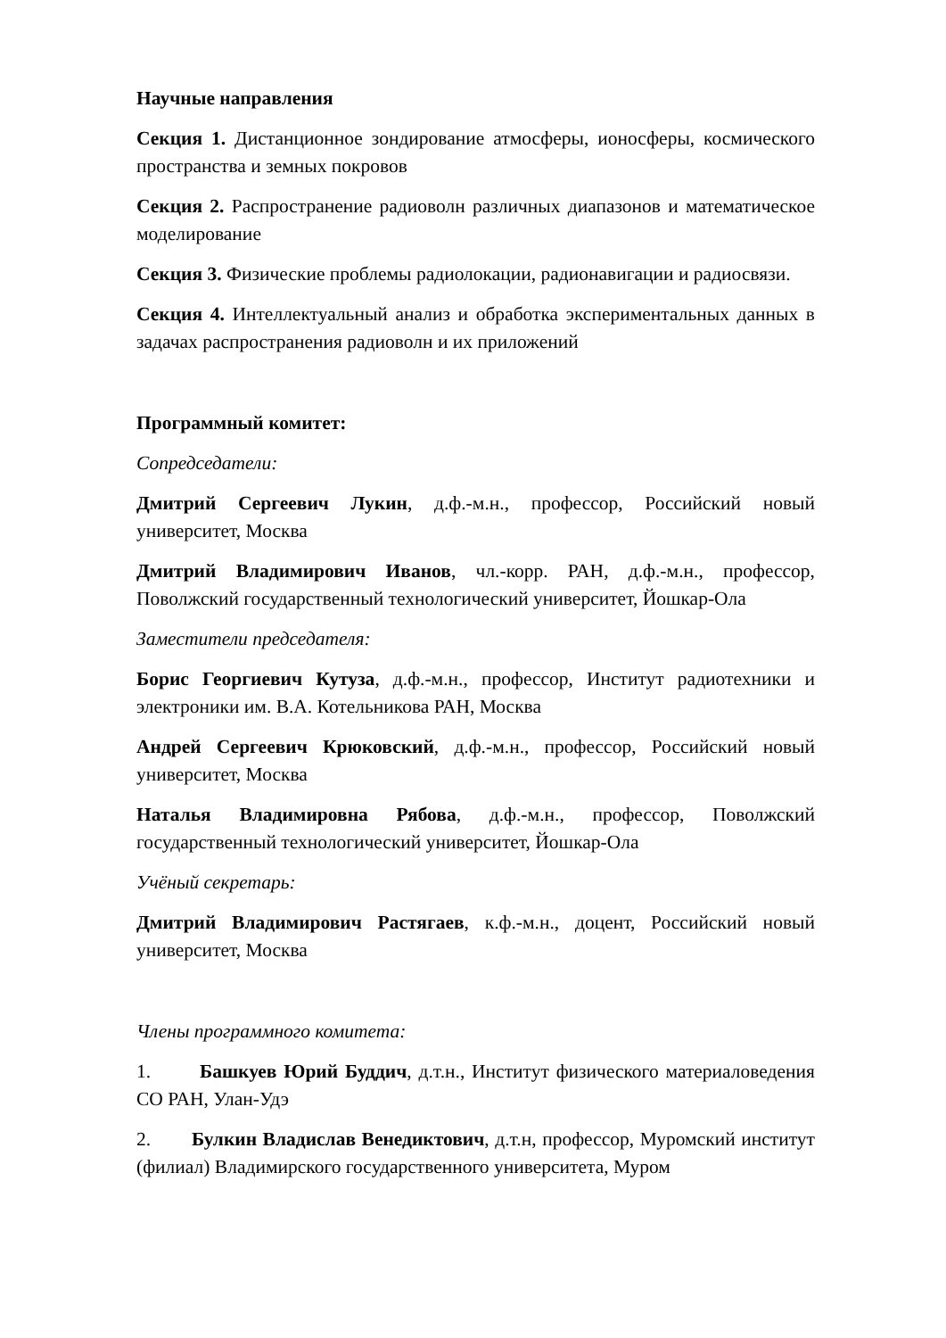Научные направления
Секция 1. Дистанционное зондирование атмосферы, ионосферы, космического пространства и земных покровов
Секция 2. Распространение радиоволн различных диапазонов и математическое моделирование
Секция 3. Физические проблемы радиолокации, радионавигации и радиосвязи.
Секция 4. Интеллектуальный анализ и обработка экспериментальных данных в задачах распространения радиоволн и их приложений
Программный комитет:
Сопредседатели:
Дмитрий Сергеевич Лукин, д.ф.-м.н., профессор, Российский новый университет, Москва
Дмитрий Владимирович Иванов, чл.-корр. РАН, д.ф.-м.н., профессор, Поволжский государственный технологический университет, Йошкар-Ола
Заместители председателя:
Борис Георгиевич Кутуза, д.ф.-м.н., профессор, Институт радиотехники и электроники им. В.А. Котельникова РАН, Москва
Андрей Сергеевич Крюковский, д.ф.-м.н., профессор, Российский новый университет, Москва
Наталья Владимировна Рябова, д.ф.-м.н., профессор, Поволжский государственный технологический университет, Йошкар-Ола
Учёный секретарь:
Дмитрий Владимирович Растягаев, к.ф.-м.н., доцент, Российский новый университет, Москва
Члены программного комитета:
1. Башкуев Юрий Буддич, д.т.н., Институт физического материаловедения СО РАН, Улан-Удэ
2. Булкин Владислав Венедиктович, д.т.н, профессор, Муромский институт (филиал) Владимирского государственного университета, Муром